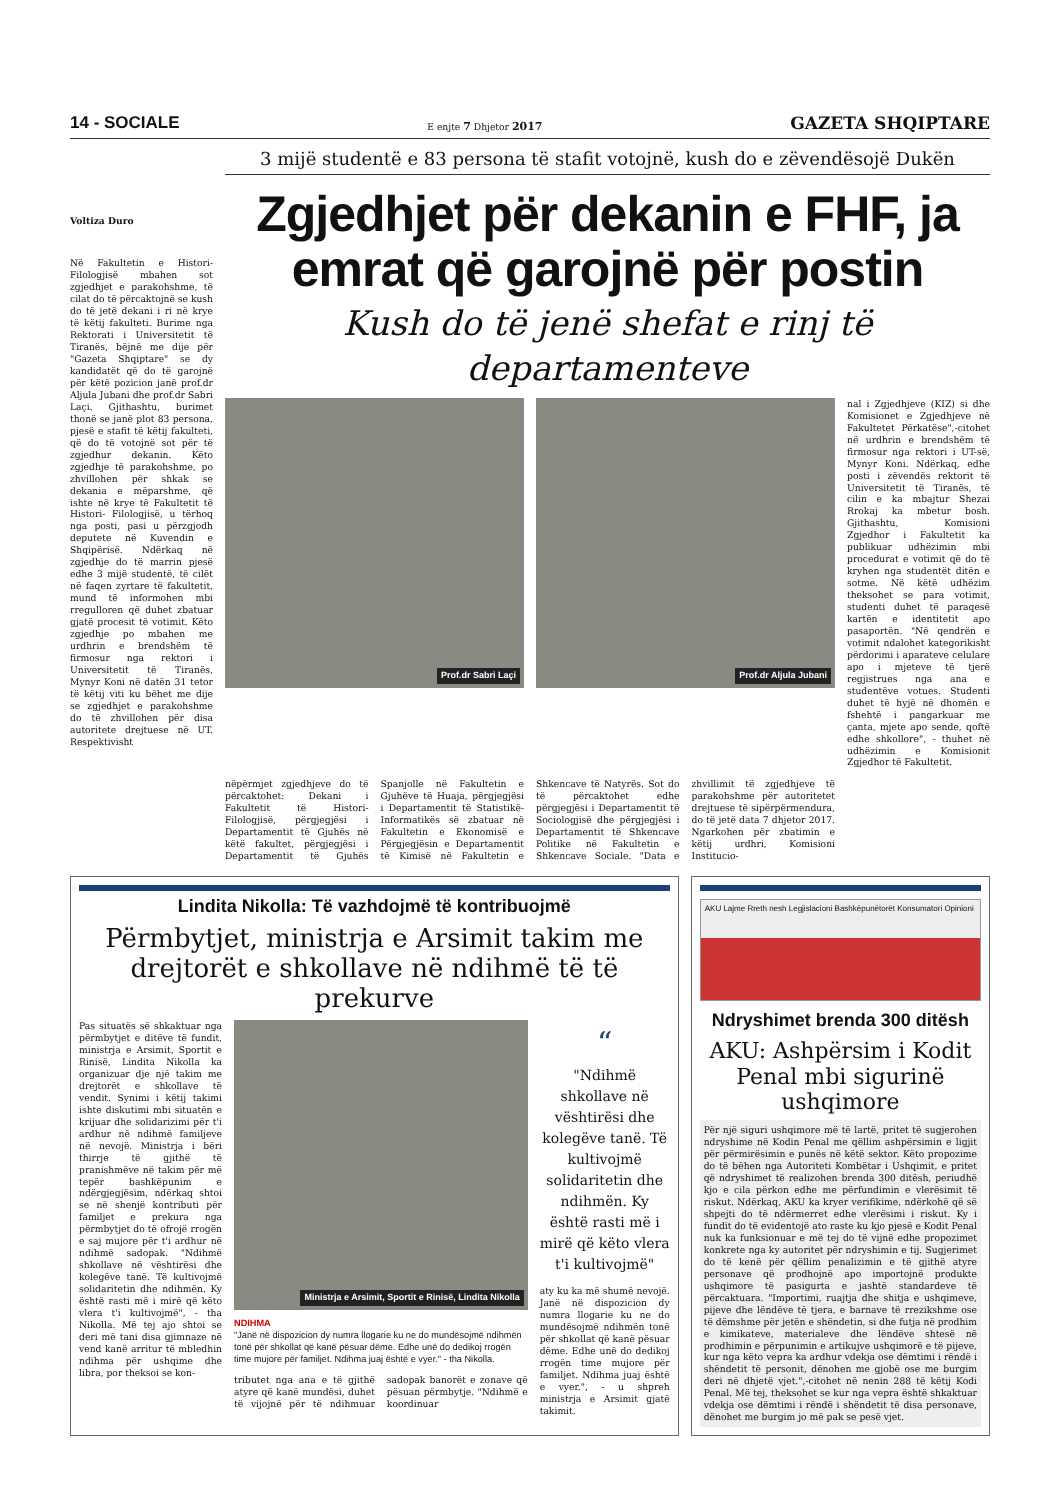14 - SOCIALE E enjte 7 Dhjetor 2017 GAZETA SHQIPTARE
3 mijë studentë e 83 persona të stafit votojnë, kush do e zëvendësojë Dukën
Voltiza Duro
Në Fakultetin e Histori- Filologjisë mbahen sot zgjedhjet e parakohshme, të cilat do të përcaktojnë se kush do të jetë dekani i ri në krye të këtij fakulteti. Burime nga Rektorati i Universitetit të Tiranës, bëjnë me dije për "Gazeta Shqiptare" se dy kandidatët që do të garojnë për këtë pozicion janë prof.dr Aljula Jubani dhe prof.dr Sabri Laçi. Gjithashtu, burimet thonë se janë plot 83 persona, pjesë e stafit të këtij fakulteti, që do të votojnë sot për të zgjedhur dekanin. Këto zgjedhje të parakohshme, po zhvillohen për shkak se dekania e mëparshme, që ishte në krye të Fakultetit të Histori- Filologjisë, u tërhoq nga posti, pasi u përzgjodh deputete në Kuvendin e Shqipërisë. Ndërkaq në zgjedhje do të marrin pjesë edhe 3 mijë studentë, të cilët në faqen zyrtare të fakultetit, mund të informohen mbi rregulloren që duhet zbatuar gjatë procesit të votimit. Këto zgjedhje po mbahen me urdhrin e brendshëm të firmosur nga rektori i Universitetit të Tiranës, Mynyr Koni në datën 31 tetor të këtij viti ku bëhet me dije se zgjedhjet e parakohshme do të zhvillohen për disa autoritete drejtuese në UT. Respektivisht
Zgjedhjet për dekanin e FHF, ja emrat që garojnë për postin
Kush do të jenë shefat e rinj të departamenteve
Prof.dr Sabri Laçi
Prof.dr Aljula Jubani
nal i Zgjedhjeve (KIZ) si dhe Komisionet e Zgjedhjeve në Fakultetet Përkatëse",-citohet në urdhrin e brendshëm të firmosur nga rektori i UT-së, Mynyr Koni. Ndërkaq, edhe posti i zëvendës rektorit të Universitetit të Tiranës, të cilin e ka mbajtur Shezai Rrokaj ka mbetur bosh. Gjithashtu, Komisioni Zgjedhor i Fakultetit ka publikuar udhëzimin mbi procedurat e votimit që do të kryhen nga studentët ditën e sotme. Në këtë udhëzim theksohet se para votimit, studenti duhet të paraqesë kartën e identitetit apo pasaportën. "Në qendrën e votimit ndalohet kategorikisht përdorimi i aparateve celulare apo i mjeteve të tjerë regjistrues nga ana e studentëve votues. Studenti duhet të hyjë në dhomën e fshehtë i pangarkuar me çanta, mjete apo sende, qoftë edhe shkollore", - thuhet në udhëzimin e Komisionit Zgjedhor të Fakultetit.
nëpërmjet zgjedhjeve do të përcaktohet: Dekani i Fakultetit të Histori- Filologjisë, përgjegjësi i Departamentit të Gjuhës në këtë fakultet, përgjegjësi i Departamentit të Gjuhës Spanjolle në Fakultetin e Gjuhëve të Huaja, përgjegjësi i Departamentit të Statistikë-Informatikës së zbatuar në Fakultetin e Ekonomisë e Përgjegjësin e Departamentit të Kimisë në Fakultetin e Shkencave të Natyrës. Sot do të përcaktohet edhe përgjegjësi i Departamentit të Sociologjisë dhe përgjegjësi i Departamentit të Shkencave Politike në Fakultetin e Shkencave Sociale. "Data e zhvillimit të zgjedhjeve të parakohshme për autoritetet drejtuese të sipërpërmendura, do të jetë data 7 dhjetor 2017. Ngarkohen për zbatimin e këtij urdhri, Komisioni Institucio-
Lindita Nikolla: Të vazhdojmë të kontribuojmë
Përmbytjet, ministrja e Arsimit takim me drejtorët e shkollave në ndihmë të të prekurve
Pas situatës së shkaktuar nga përmbytjet e ditëve të fundit, ministrja e Arsimit, Sportit e Rinisë, Lindita Nikolla ka organizuar dje një takim me drejtorët e shkollave të vendit. Synimi i këtij takimi ishte diskutimi mbi situatën e krijuar dhe solidarizimi për t'i ardhur në ndihmë familjeve në nevojë. Ministrja i bëri thirrje të gjithë të pranishmëve në takim për më tepër bashkëpunim e ndërgjegjësim, ndërkaq shtoi se në shenjë kontributi për familjet e prekura nga përmbytjet do të ofrojë rrogën e saj mujore për t'i ardhur në ndihmë sadopak. "Ndihmë shkollave në vështirësi dhe kolegëve tanë. Të kultivojmë solidaritetin dhe ndihmën. Ky është rasti më i mirë që këto vlera t'i kultivojmë", - tha Nikolla. Më tej ajo shtoi se deri më tani disa gjimnaze në vend kanë arritur të mbledhin ndihma për ushqime dhe libra, por theksoi se kon-
Ministrja e Arsimit, Sportit e Rinisë, Lindita Nikolla
NDIHMA
"Janë në dispozicion dy numra llogarie ku ne do mundësojmë ndihmën tonë për shkollat që kanë pësuar dëme. Edhe unë do dedikoj rrogën time mujore për familjet. Ndihma juaj është e vyer." - tha Nikolla.
tributet nga ana e të gjithë atyre që kanë mundësi, duhet të vijojnë për të ndihmuar sadopak banorët e zonave që pësuan përmbytje. "Ndihmë e koordinuar
“
"Ndihmë shkollave në vështirësi dhe kolegëve tanë. Të kultivojmë solidaritetin dhe ndihmën. Ky është rasti më i mirë që këto vlera t'i kultivojmë"
aty ku ka më shumë nevojë. Janë në dispozicion dy numra llogarie ku ne do mundësojmë ndihmën tonë për shkollat që kanë pësuar dëme. Edhe unë do dedikoj rrogën time mujore për familjet. Ndihma juaj është e vyer.", - u shpreh ministrja e Arsimit gjatë takimit.
AKU Lajme Rreth nesh Legjislacioni Bashkëpunëtorët Konsumatori Opinioni
Ndryshimet brenda 300 ditësh
AKU: Ashpërsim i Kodit Penal mbi sigurinë ushqimore
Për një siguri ushqimore më të lartë, pritet të sugjerohen ndryshime në Kodin Penal me qëllim ashpërsimin e ligjit për përmirësimin e punës në këtë sektor. Këto propozime do të bëhen nga Autoriteti Kombëtar i Ushqimit, e pritet që ndryshimet të realizohen brenda 300 ditësh, periudhë kjo e cila përkon edhe me përfundimin e vlerësimit të riskut. Ndërkaq, AKU ka kryer verifikime, ndërkohë që së shpejti do të ndërmerret edhe vlerësimi i riskut. Ky i fundit do të evidentojë ato raste ku kjo pjesë e Kodit Penal nuk ka funksionuar e më tej do të vijnë edhe propozimet konkrete nga ky autoritet për ndryshimin e tij. Sugjerimet do të kenë për qëllim penalizimin e të gjithë atyre personave që prodhojnë apo importojnë produkte ushqimore të pasigurta e jashtë standardeve të përcaktuara. "Importimi, ruajtja dhe shitja e ushqimeve, pijeve dhe lëndëve të tjera, e barnave të rrezikshme ose të dëmshme për jetën e shëndetin, si dhe futja në prodhim e kimikateve, materialeve dhe lëndëve shtesë në prodhimin e përpunimin e artikujve ushqimorë e të pijeve, kur nga këto vepra ka ardhur vdekja ose dëmtimi i rëndë i shëndetit të personit, dënohen me gjobë ose me burgim deri në dhjetë vjet.",-citohet në nenin 288 të këtij Kodi Penal. Më tej, theksohet se kur nga vepra është shkaktuar vdekja ose dëmtimi i rëndë i shëndetit të disa personave, dënohet me burgim jo më pak se pesë vjet.